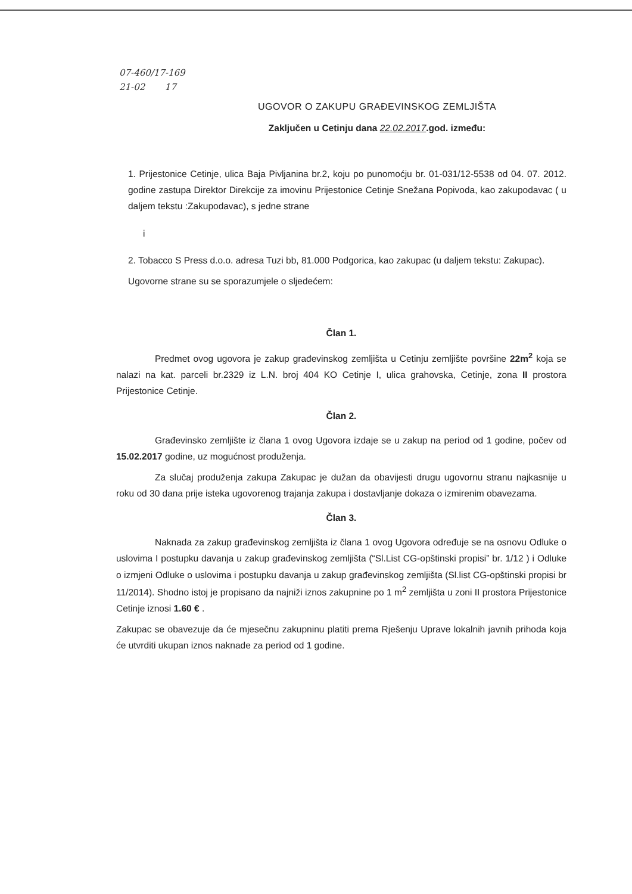07-460/17-169
21-02 17
UGOVOR O ZAKUPU GRAĐEVINSKOG ZEMLJIŠTA
Zaključen u Cetinju dana 22.02.2017.god. između:
1. Prijestonice Cetinje, ulica Baja Pivljanina br.2, koju po punomoćju br. 01-031/12-5538 od 04. 07. 2012. godine zastupa Direktor Direkcije za imovinu Prijestonice Cetinje Snežana Popivoda, kao zakupodavac ( u daljem tekstu :Zakupodavac), s jedne strane
i
2. Tobacco S Press d.o.o. adresa Tuzi bb, 81.000 Podgorica, kao zakupac (u daljem tekstu: Zakupac).
Ugovorne strane su se sporazumjele o sljedećem:
Član 1.
Predmet ovog ugovora je zakup građevinskog zemljišta u Cetinju zemljište površine 22m<sup>2</sup> koja se nalazi na kat. parceli br.2329 iz L.N. broj 404 KO Cetinje I, ulica grahovska, Cetinje, zona II prostora Prijestonice Cetinje.
Član 2.
Građevinsko zemljište iz člana 1 ovog Ugovora izdaje se u zakup na period od 1 godine, počev od 15.02.2017 godine, uz mogućnost produženja.
Za slučaj produženja zakupa Zakupac je dužan da obavijesti drugu ugovornu stranu najkasnije u roku od 30 dana prije isteka ugovorenog trajanja zakupa i dostavljanje dokaza o izmirenim obavezama.
Član 3.
Naknada za zakup građevinskog zemljišta iz člana 1 ovog Ugovora određuje se na osnovu Odluke o uslovima I postupku davanja u zakup građevinskog zemljišta (“Sl.List CG-opštinski propisi” br. 1/12 ) i Odluke o izmjeni Odluke o uslovima i postupku davanja u zakup građevinskog zemljišta (Sl.list CG-opštinski propisi br 11/2014). Shodno istoj je propisano da najniži iznos zakupnine po 1 m<sup>2</sup> zemljišta u zoni II prostora Prijestonice Cetinje iznosi 1.60 € .
Zakupac se obavezuje da će mjesečnu zakupninu platiti prema Rješenju Uprave lokalnih javnih prihoda koja će utvrditi ukupan iznos naknade za period od 1 godine.